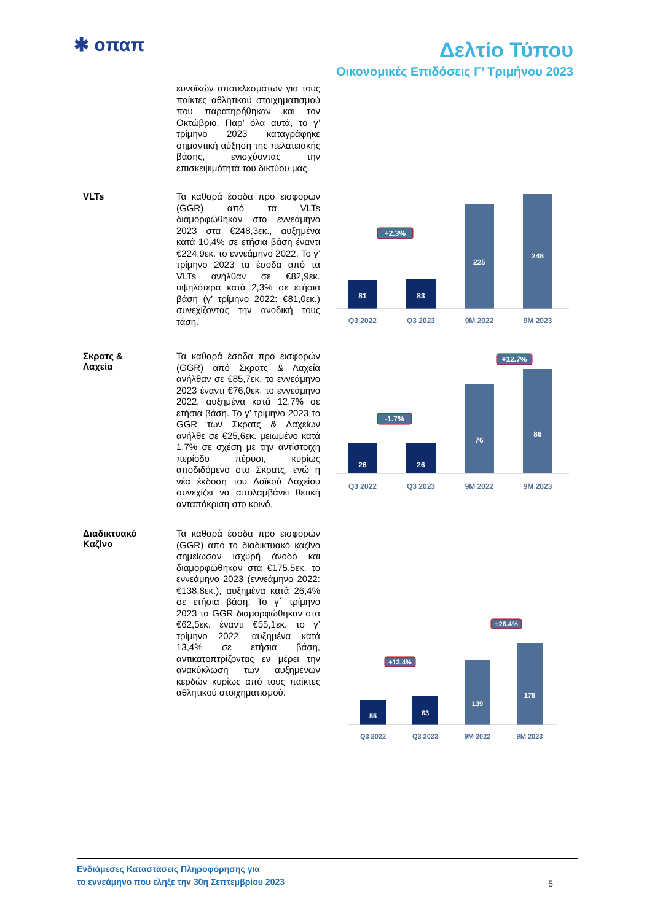✱ oπαπ Δελτίο Τύπου
Οικονομικές Επιδόσεις Γ’ Τριμήνου 2023
ευνοϊκών αποτελεσμάτων για τους παίκτες αθλητικού στοιχηματισμού που παρατηρήθηκαν και τον Οκτώβριο. Παρ’ όλα αυτά, το γ’ τρίμηνο 2023 καταγράφηκε σημαντική αύξηση της πελατειακής βάσης, ενισχύοντας την επισκεψιμότητα του δικτύου μας.
VLTs
Τα καθαρά έσοδα προ εισφορών (GGR) από τα VLTs διαμορφώθηκαν στο εννεάμηνο 2023 στα €248,3εκ., αυξημένα κατά 10,4% σε ετήσια βάση έναντι €224,9εκ. το εννεάμηνο 2022. Το γ’ τρίμηνο 2023 τα έσοδα από τα VLTs ανήλθαν σε €82,9εκ. υψηλότερα κατά 2,3% σε ετήσια βάση (γ’ τρίμηνο 2022: €81,0εκ.) συνεχίζοντας την ανοδική τους τάση.
81
83
225
248
Q3 2022
Q3 2023
9M 2022
9M 2023
+2.3%
Σκρατς &
Λαχεία
Τα καθαρά έσοδα προ εισφορών (GGR) από Σκρατς & Λαχεία ανήλθαν σε €85,7εκ. το εννεάμηνο 2023 έναντι €76,0εκ. το εννεάμηνο 2022, αυξημένα κατά 12,7% σε ετήσια βάση. Το γ’ τρίμηνο 2023 το GGR των Σκρατς & Λαχείων ανήλθε σε €25,6εκ. μειωμένο κατά 1,7% σε σχέση με την αντίστοιχη περίοδο πέρυσι, κυρίως αποδιδόμενο στο Σκρατς, ενώ η νέα έκδοση του Λαϊκού Λαχείου συνεχίζει να απολαμβάνει θετική ανταπόκριση στο κοινό.
26
26
76
86
Q3 2022
Q3 2023
9M 2022
9M 2023
-1.7%
+12.7%
Διαδικτυακό
Καζίνο
Τα καθαρά έσοδα προ εισφορών (GGR) από το διαδικτυακό καζίνο σημείωσαν ισχυρή άνοδο και διαμορφώθηκαν στα €175,5εκ. το εννεάμηνο 2023 (εννεάμηνο 2022: €138,8εκ.), αυξημένα κατά 26,4% σε ετήσια βάση. Το γ΄ τρίμηνο 2023 τα GGR διαμορφώθηκαν στα €62,5εκ. έναντι €55,1εκ. το γ’ τρίμηνο 2022, αυξημένα κατά 13,4% σε ετήσια βάση, αντικατοπτρίζοντας εν μέρει την ανακύκλωση των αυξημένων κερδών κυρίως από τους παίκτες αθλητικού στοιχηματισμού.
55
63
139
176
Q3 2022
Q3 2023
9M 2022
9M 2023
+13.4%
+26.4%
Ενδιάμεσες Καταστάσεις Πληροφόρησης για
το εννεάμηνο που έληξε την 30η Σεπτεμβρίου 2023
5